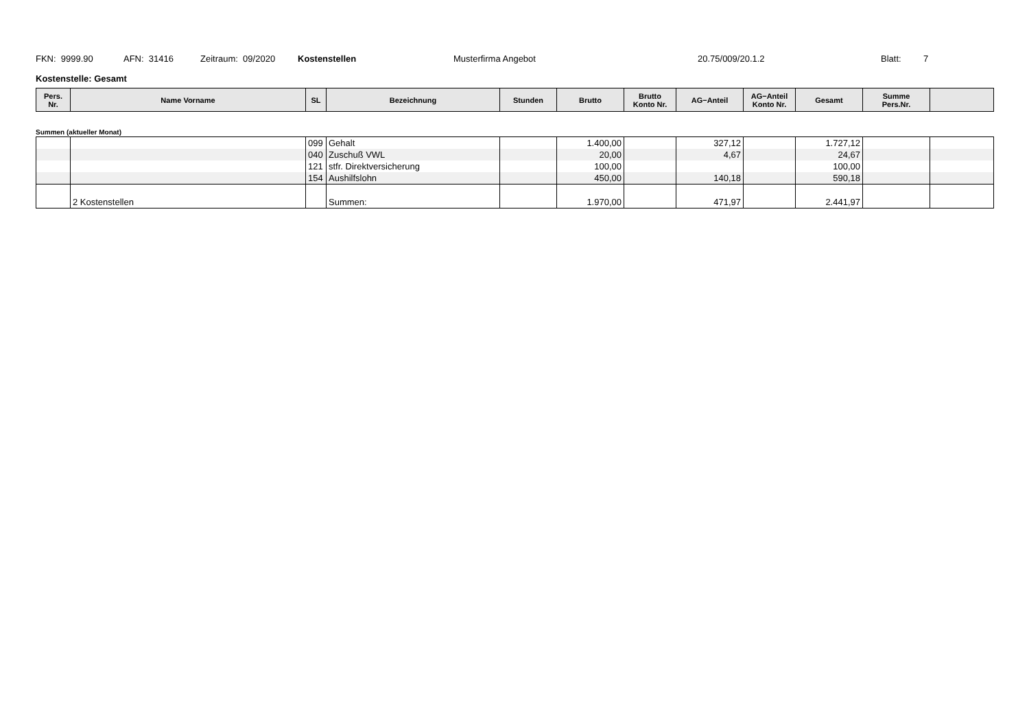FKN: 9999.90 AFN: 31416 Zeitraum: 09/2020 Kostenstellen Musterfirma Angebot 20.75/009/20.1.2 Blatt: 7
Kostenstelle: Gesamt
| Pers. Nr. | Name Vorname | SL | Bezeichnung | Stunden | Brutto | Brutto Konto Nr. | AG−Anteil | AG−Anteil Konto Nr. | Gesamt | Summe Pers.Nr. | |
| --- | --- | --- | --- | --- | --- | --- | --- | --- | --- | --- | --- |
Summen (aktueller Monat)
| | | 099 | Gehalt | | 1.400,00 | | 327,12 | | 1.727,12 | | |
| | | 040 | Zuschuß VWL | | 20,00 | | 4,67 | | 24,67 | | |
| | | 121 | stfr. Direktversicherung | | 100,00 | | | | 100,00 | | |
| | | 154 | Aushilfslohn | | 450,00 | | 140,18 | | 590,18 | | |
| | 2 Kostenstellen | | Summen: | | 1.970,00 | | 471,97 | | 2.441,97 | | |